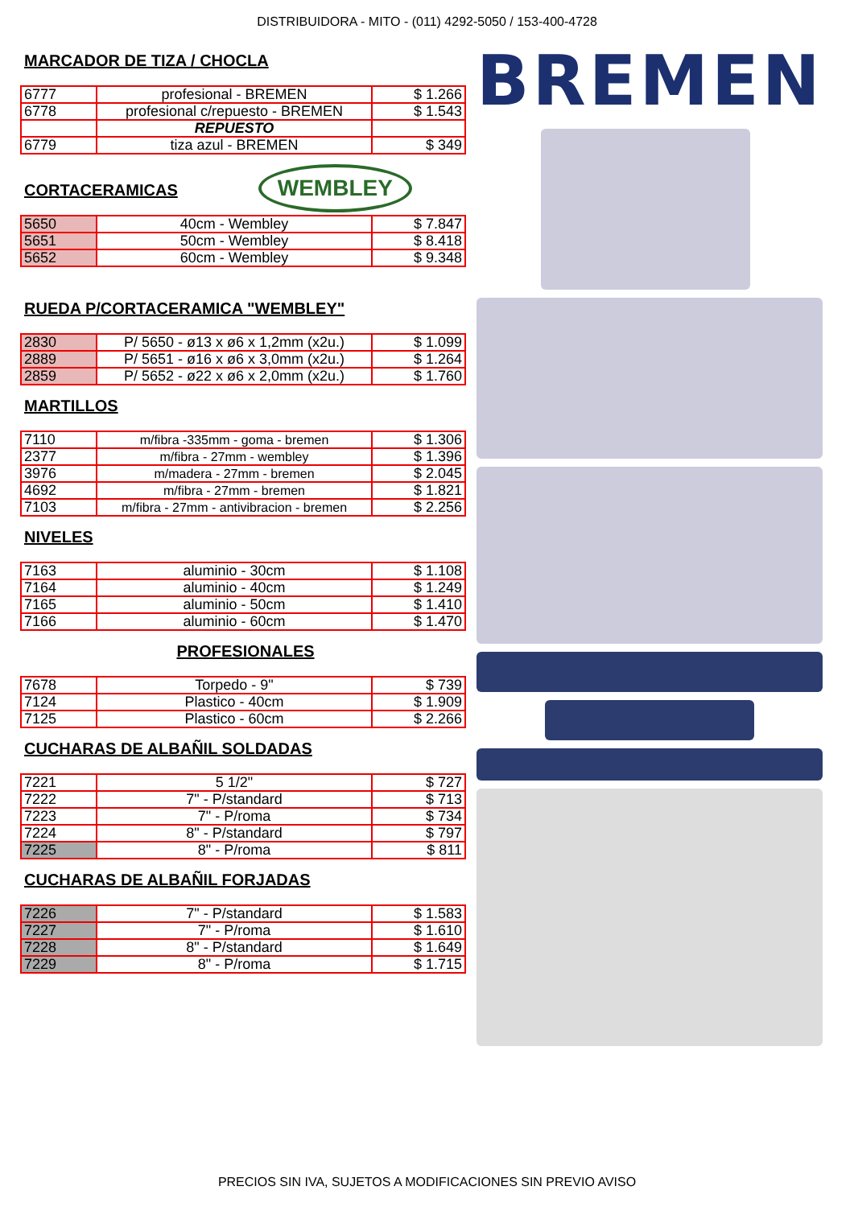DISTRIBUIDORA - MITO - (011) 4292-5050 / 153-400-4728
MARCADOR DE TIZA / CHOCLA
| 6777 | profesional - BREMEN | $ 1.266 |
| 6778 | profesional c/repuesto - BREMEN | $ 1.543 |
| | REPUESTO | |
| 6779 | tiza azul - BREMEN | $ 349 |
CORTACERAMICAS
WEMBLEY
| 5650 | 40cm - Wembley | $ 7.847 |
| 5651 | 50cm - Wembley | $ 8.418 |
| 5652 | 60cm - Wembley | $ 9.348 |
RUEDA P/CORTACERAMICA "WEMBLEY"
| 2830 | P/ 5650 - ø13 x ø6 x 1,2mm (x2u.) | $ 1.099 |
| 2889 | P/ 5651 - ø16 x ø6 x 3,0mm (x2u.) | $ 1.264 |
| 2859 | P/ 5652 - ø22 x ø6 x 2,0mm (x2u.) | $ 1.760 |
MARTILLOS
| 7110 | m/fibra -335mm - goma - bremen | $ 1.306 |
| 2377 | m/fibra - 27mm - wembley | $ 1.396 |
| 3976 | m/madera - 27mm - bremen | $ 2.045 |
| 4692 | m/fibra - 27mm - bremen | $ 1.821 |
| 7103 | m/fibra - 27mm - antivibracion - bremen | $ 2.256 |
NIVELES
| 7163 | aluminio - 30cm | $ 1.108 |
| 7164 | aluminio - 40cm | $ 1.249 |
| 7165 | aluminio - 50cm | $ 1.410 |
| 7166 | aluminio - 60cm | $ 1.470 |
PROFESIONALES
| 7678 | Torpedo - 9" | $ 739 |
| 7124 | Plastico - 40cm | $ 1.909 |
| 7125 | Plastico - 60cm | $ 2.266 |
CUCHARAS DE ALBAÑIL SOLDADAS
| 7221 | 5 1/2" | $ 727 |
| 7222 | 7" - P/standard | $ 713 |
| 7223 | 7" - P/roma | $ 734 |
| 7224 | 8" - P/standard | $ 797 |
| 7225 | 8" - P/roma | $ 811 |
CUCHARAS DE ALBAÑIL FORJADAS
| 7226 | 7" - P/standard | $ 1.583 |
| 7227 | 7" - P/roma | $ 1.610 |
| 7228 | 8" - P/standard | $ 1.649 |
| 7229 | 8" - P/roma | $ 1.715 |
BREMEN
PRECIOS SIN IVA, SUJETOS A MODIFICACIONES SIN PREVIO AVISO